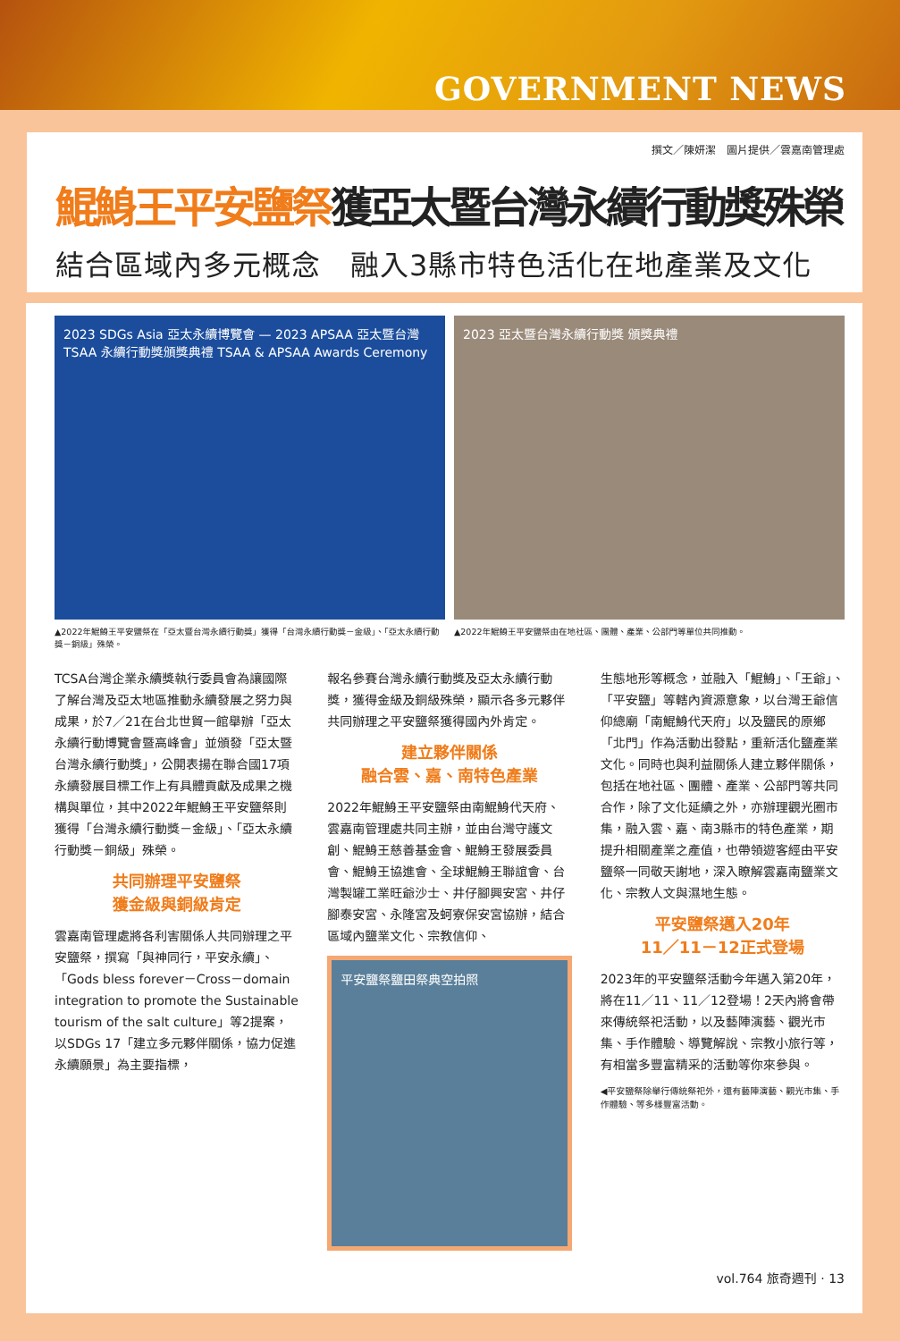GOVERNMENT NEWS
撰文／陳妍潔　圖片提供／雲嘉南管理處
鯤鯓王平安鹽祭獲亞太暨台灣永續行動獎殊榮
結合區域內多元概念　融入3縣市特色活化在地產業及文化
2023 SDGs Asia 亞太永續博覽會 — 2023 APSAA 亞太暨台灣 TSAA 永續行動獎頒獎典禮 TSAA & APSAA Awards Ceremony
2023 亞太暨台灣永續行動獎 頒獎典禮
▲2022年鯤鯓王平安鹽祭在「亞太暨台灣永續行動獎」獲得「台灣永續行動獎－金級」、「亞太永續行動獎－銅級」殊榮。
▲2022年鯤鯓王平安鹽祭由在地社區、團體、產業、公部門等單位共同推動。
TCSA台灣企業永續獎執行委員會為讓國際了解台灣及亞太地區推動永續發展之努力與成果，於7／21在台北世貿一館舉辦「亞太永續行動博覽會暨高峰會」並頒發「亞太暨台灣永續行動獎」，公開表揚在聯合國17項永續發展目標工作上有具體貢獻及成果之機構與單位，其中2022年鯤鯓王平安鹽祭則獲得「台灣永續行動獎－金級」、「亞太永續行動獎－銅級」殊榮。
共同辦理平安鹽祭
獲金級與銅級肯定
雲嘉南管理處將各利害關係人共同辦理之平安鹽祭，撰寫「與神同行，平安永續」、「Gods bless forever－Cross－domain integration to promote the Sustainable tourism of the salt culture」等2提案，以SDGs 17「建立多元夥伴關係，協力促進永續願景」為主要指標，
報名參賽台灣永續行動獎及亞太永續行動獎，獲得金級及銅級殊榮，顯示各多元夥伴共同辦理之平安鹽祭獲得國內外肯定。
建立夥伴關係
融合雲、嘉、南特色產業
2022年鯤鯓王平安鹽祭由南鯤鯓代天府、雲嘉南管理處共同主辦，並由台灣守護文創、鯤鯓王慈善基金會、鯤鯓王發展委員會、鯤鯓王協進會、全球鯤鯓王聯誼會、台灣製罐工業旺爺沙士、井仔腳興安宮、井仔腳泰安宮、永隆宮及蚵寮保安宮協辦，結合區域內鹽業文化、宗教信仰、
平安鹽祭鹽田祭典空拍照
生態地形等概念，並融入「鯤鯓」、「王爺」、「平安鹽」等轄內資源意象，以台灣王爺信仰總廟「南鯤鯓代天府」以及鹽民的原鄉「北門」作為活動出發點，重新活化鹽產業文化。同時也與利益關係人建立夥伴關係，包括在地社區、團體、產業、公部門等共同合作，除了文化延續之外，亦辦理觀光圈市集，融入雲、嘉、南3縣市的特色產業，期提升相關產業之產值，也帶領遊客經由平安鹽祭一同敬天謝地，深入瞭解雲嘉南鹽業文化、宗教人文與濕地生態。
平安鹽祭邁入20年
11／11－12正式登場
2023年的平安鹽祭活動今年邁入第20年，將在11／11、11／12登場！2天內將會帶來傳統祭祀活動，以及藝陣演藝、觀光市集、手作體驗、導覽解說、宗教小旅行等，有相當多豐富精采的活動等你來參與。
◀平安鹽祭除舉行傳統祭祀外，還有藝陣演藝、觀光市集、手作體驗、等多樣豐富活動。
vol.764 旅奇週刊 · 13